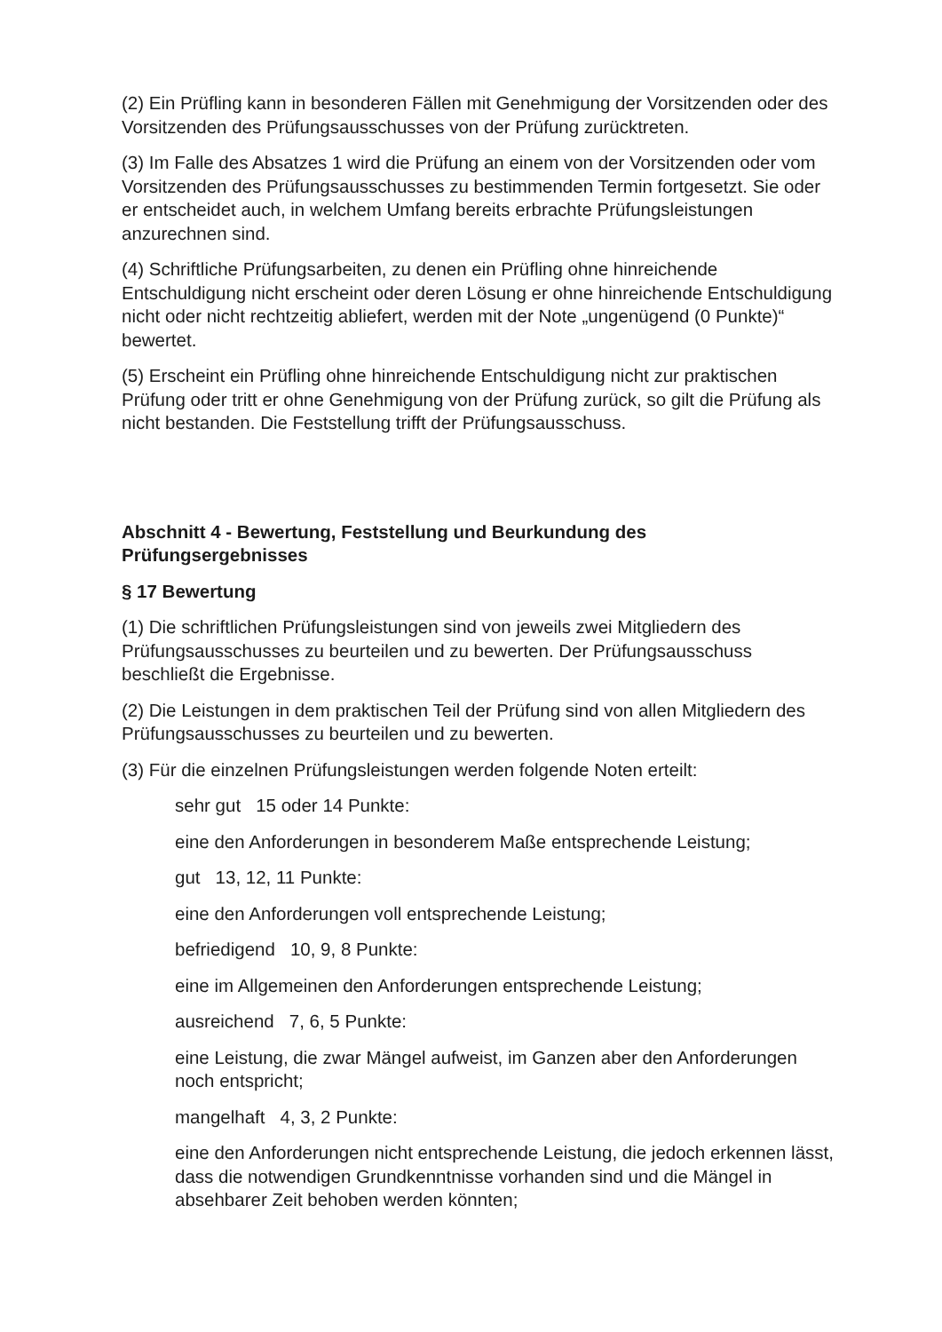(2) Ein Prüfling kann in besonderen Fällen mit Genehmigung der Vorsitzenden oder des Vorsitzenden des Prüfungsausschusses von der Prüfung zurücktreten.
(3) Im Falle des Absatzes 1 wird die Prüfung an einem von der Vorsitzenden oder vom Vorsitzenden des Prüfungsausschusses zu bestimmenden Termin fortgesetzt. Sie oder er entscheidet auch, in welchem Umfang bereits erbrachte Prüfungsleistungen anzurechnen sind.
(4) Schriftliche Prüfungsarbeiten, zu denen ein Prüfling ohne hinreichende Entschuldigung nicht erscheint oder deren Lösung er ohne hinreichende Entschuldigung nicht oder nicht rechtzeitig abliefert, werden mit der Note „ungenügend (0 Punkte)“ bewertet.
(5) Erscheint ein Prüfling ohne hinreichende Entschuldigung nicht zur praktischen Prüfung oder tritt er ohne Genehmigung von der Prüfung zurück, so gilt die Prüfung als nicht bestanden. Die Feststellung trifft der Prüfungsausschuss.
Abschnitt 4 - Bewertung, Feststellung und Beurkundung des Prüfungsergebnisses
§ 17 Bewertung
(1) Die schriftlichen Prüfungsleistungen sind von jeweils zwei Mitgliedern des Prüfungsausschusses zu beurteilen und zu bewerten. Der Prüfungsausschuss beschließt die Ergebnisse.
(2) Die Leistungen in dem praktischen Teil der Prüfung sind von allen Mitgliedern des Prüfungsausschusses zu beurteilen und zu bewerten.
(3) Für die einzelnen Prüfungsleistungen werden folgende Noten erteilt:
sehr gut 15 oder 14 Punkte:
eine den Anforderungen in besonderem Maße entsprechende Leistung;
gut 13, 12, 11 Punkte:
eine den Anforderungen voll entsprechende Leistung;
befriedigend 10, 9, 8 Punkte:
eine im Allgemeinen den Anforderungen entsprechende Leistung;
ausreichend 7, 6, 5 Punkte:
eine Leistung, die zwar Mängel aufweist, im Ganzen aber den Anforderungen noch entspricht;
mangelhaft 4, 3, 2 Punkte:
eine den Anforderungen nicht entsprechende Leistung, die jedoch erkennen lässt, dass die notwendigen Grundkenntnisse vorhanden sind und die Mängel in absehbarer Zeit behoben werden könnten;